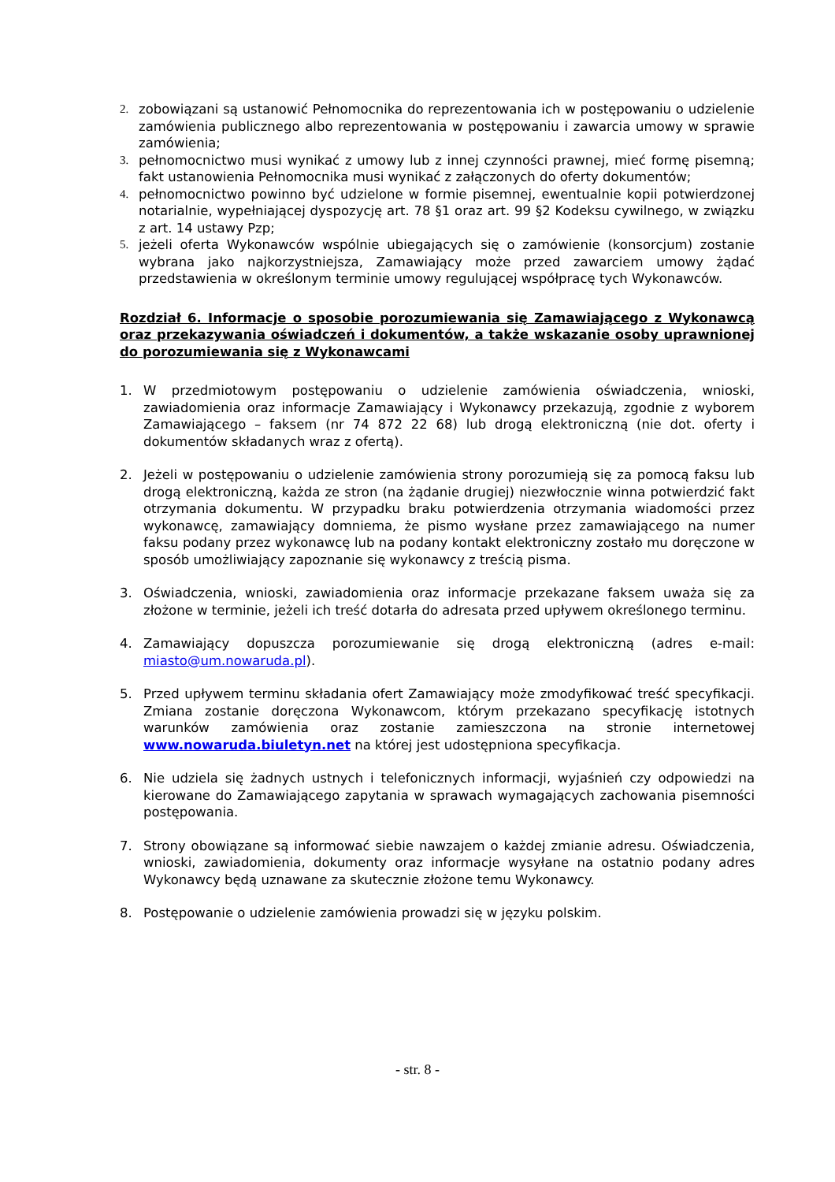2. zobowiązani są ustanowić Pełnomocnika do reprezentowania ich w postępowaniu o udzielenie zamówienia publicznego albo reprezentowania w postępowaniu i zawarcia umowy w sprawie zamówienia;
3. pełnomocnictwo musi wynikać z umowy lub z innej czynności prawnej, mieć formę pisemną; fakt ustanowienia Pełnomocnika musi wynikać z załączonych do oferty dokumentów;
4. pełnomocnictwo powinno być udzielone w formie pisemnej, ewentualnie kopii potwierdzonej notarialnie, wypełniającej dyspozycję art. 78 §1 oraz art. 99 §2 Kodeksu cywilnego, w związku z art. 14 ustawy Pzp;
5. jeżeli oferta Wykonawców wspólnie ubiegających się o zamówienie (konsorcjum) zostanie wybrana jako najkorzystniejsza, Zamawiający może przed zawarciem umowy żądać przedstawienia w określonym terminie umowy regulującej współpracę tych Wykonawców.
Rozdział 6. Informacje o sposobie porozumiewania się Zamawiającego z Wykonawcą oraz przekazywania oświadczeń i dokumentów, a także wskazanie osoby uprawnionej do porozumiewania się z Wykonawcami
1. W przedmiotowym postępowaniu o udzielenie zamówienia oświadczenia, wnioski, zawiadomienia oraz informacje Zamawiający i Wykonawcy przekazują, zgodnie z wyborem Zamawiającego – faksem (nr 74 872 22 68) lub drogą elektroniczną (nie dot. oferty i dokumentów składanych wraz z ofertą).
2. Jeżeli w postępowaniu o udzielenie zamówienia strony porozumieją się za pomocą faksu lub drogą elektroniczną, każda ze stron (na żądanie drugiej) niezwłocznie winna potwierdzić fakt otrzymania dokumentu. W przypadku braku potwierdzenia otrzymania wiadomości przez wykonawcę, zamawiający domniema, że pismo wysłane przez zamawiającego na numer faksu podany przez wykonawcę lub na podany kontakt elektroniczny zostało mu doręczone w sposób umożliwiający zapoznanie się wykonawcy z treścią pisma.
3. Oświadczenia, wnioski, zawiadomienia oraz informacje przekazane faksem uważa się za złożone w terminie, jeżeli ich treść dotarła do adresata przed upływem określonego terminu.
4. Zamawiający dopuszcza porozumiewanie się drogą elektroniczną (adres e-mail: miasto@um.nowaruda.pl).
5. Przed upływem terminu składania ofert Zamawiający może zmodyfikować treść specyfikacji. Zmiana zostanie doręczona Wykonawcom, którym przekazano specyfikację istotnych warunków zamówienia oraz zostanie zamieszczona na stronie internetowej www.nowaruda.biuletyn.net na której jest udostępniona specyfikacja.
6. Nie udziela się żadnych ustnych i telefonicznych informacji, wyjaśnień czy odpowiedzi na kierowane do Zamawiającego zapytania w sprawach wymagających zachowania pisemności postępowania.
7. Strony obowiązane są informować siebie nawzajem o każdej zmianie adresu. Oświadczenia, wnioski, zawiadomienia, dokumenty oraz informacje wysyłane na ostatnio podany adres Wykonawcy będą uznawane za skutecznie złożone temu Wykonawcy.
8. Postępowanie o udzielenie zamówienia prowadzi się w języku polskim.
- str. 8 -